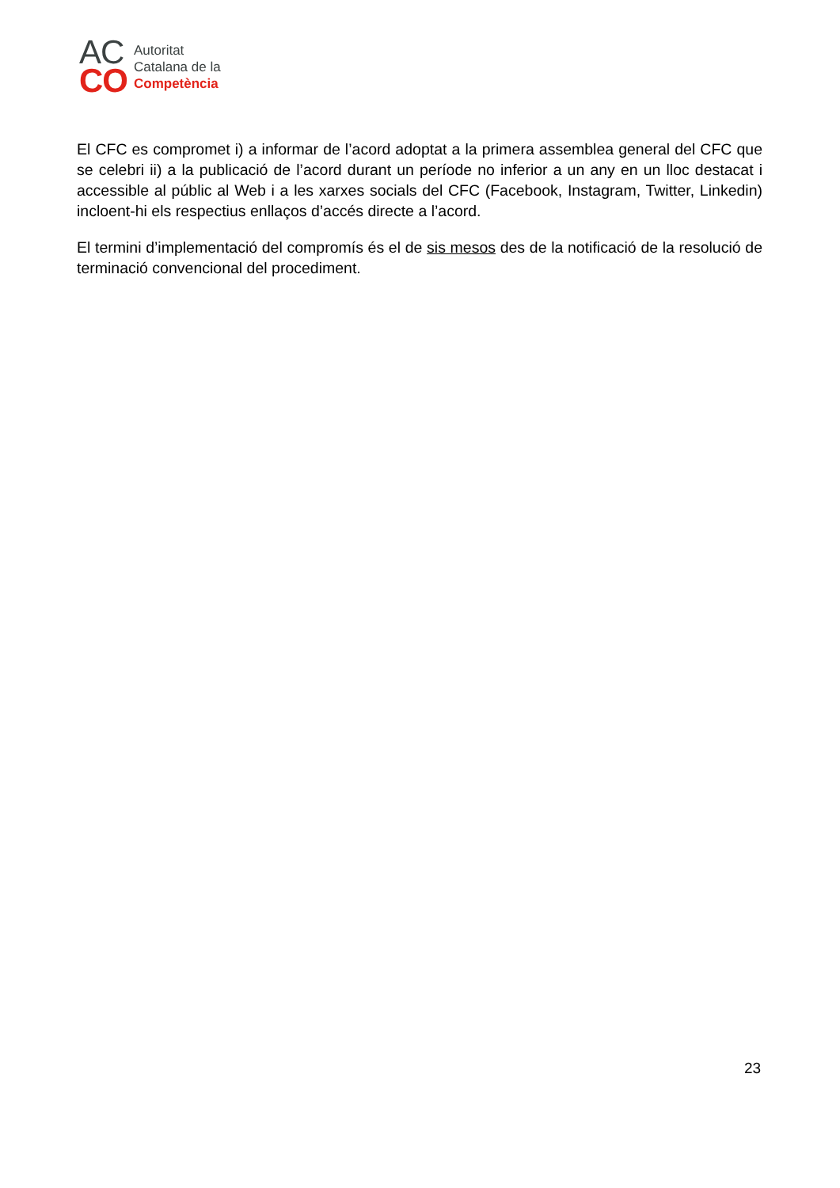AC
CO
Autoritat
Catalana de la
Competència
El CFC es compromet i) a informar de l’acord adoptat a la primera assemblea general del CFC que se celebri ii) a la publicació de l’acord durant un període no inferior a un any en un lloc destacat i accessible al públic al Web i a les xarxes socials del CFC (Facebook, Instagram, Twitter, Linkedin) incloent-hi els respectius enllaços d’accés directe a l’acord.
El termini d’implementació del compromís és el de sis mesos des de la notificació de la resolució de terminació convencional del procediment.
23